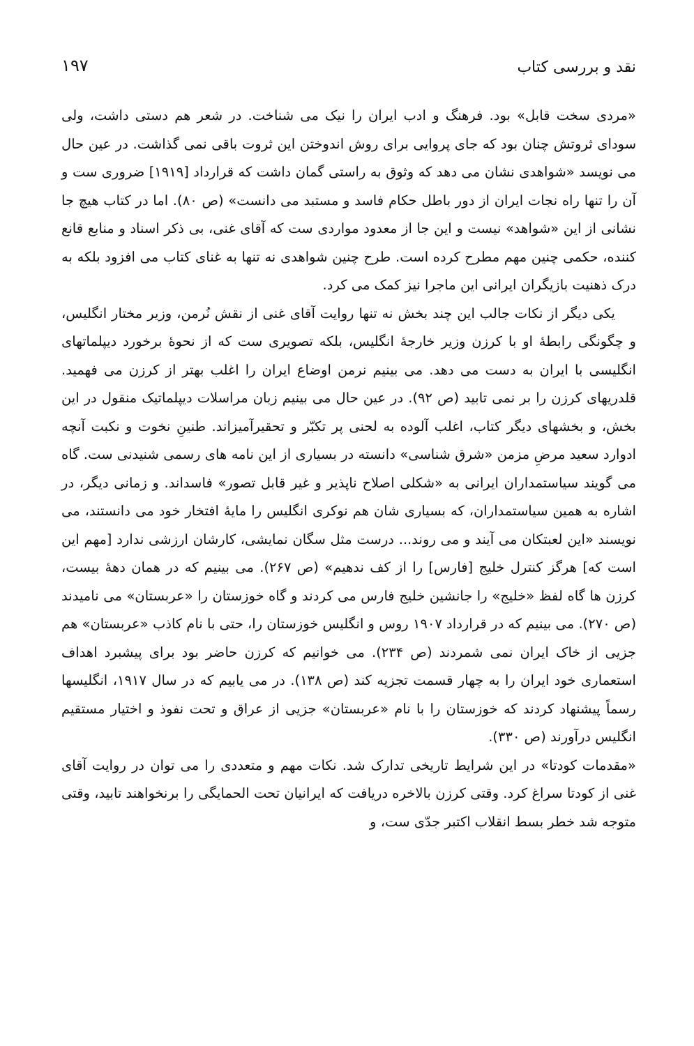نقد و بررسی کتاب
۱۹۷
«مردی سخت قابل» بود. فرهنگ و ادب ایران را نیک می شناخت. در شعر هم دستی داشت، ولی سودای ثروتش چنان بود که جای پروایی برای روش اندوختن این ثروت باقی نمی گذاشت. در عین حال می نویسد «شواهدی نشان می دهد که وثوق به راستی گمان داشت که قرارداد [۱۹۱۹] ضروری ست و آن را تنها راه نجات ایران از دور باطل حکام فاسد و مستبد می دانست» (ص ۸۰). اما در کتاب هیچ جا نشانی از این «شواهد» نیست و این جا از معدود مواردی ست که آقای غنی، بی ذکر اسناد و منابع قانع کننده، حکمی چنین مهم مطرح کرده است. طرح چنین شواهدی نه تنها به غنای کتاب می افزود بلکه به درک ذهنیت بازیگران ایرانی این ماجرا نیز کمک می کرد.
یکی دیگر از نکات جالب این چند بخش نه تنها روایت آقای غنی از نقش نُرمن، وزیر مختار انگلیس، و چگونگی رابطهٔ او با کرزن وزیر خارجهٔ انگلیس، بلکه تصویری ست که از نحوهٔ برخورد دیپلماتهای انگلیسی با ایران به دست می دهد. می بینیم نرمن اوضاع ایران را اغلب بهتر از کرزن می فهمید. قلدریهای کرزن را بر نمی تابید (ص ۹۲). در عین حال می بینیم زبان مراسلات دیپلماتیک منقول در این بخش، و بخشهای دیگر کتاب، اغلب آلوده به لحنی پر تکبّر و تحقیرآمیزاند. طنینِ نخوت و نکبت آنچه ادوارد سعید مرضِ مزمن «شرق شناسی» دانسته در بسیاری از این نامه های رسمی شنیدنی ست. گاه می گویند سیاستمداران ایرانی به «شکلی اصلاح ناپذیر و غیر قابل تصور» فاسداند. و زمانی دیگر، در اشاره به همین سیاستمداران، که بسیاری شان هم نوکری انگلیس را مایهٔ افتخار خود می دانستند، می نویسند «این لعبتکان می آیند و می روند... درست مثل سگان نمایشی، کارشان ارزشی ندارد [مهم این است که] هرگز کنترل خلیج [فارس] را از کف ندهیم» (ص ۲۶۷). می بینیم که در همان دههٔ بیست، کرزن ها گاه لفظ «خلیج» را جانشین خلیج فارس می کردند و گاه خوزستان را «عربستان» می نامیدند (ص ۲۷۰). می بینیم که در قرارداد ۱۹۰۷ روس و انگلیس خوزستان را، حتی با نام کاذب «عربستان» هم جزیی از خاک ایران نمی شمردند (ص ۲۳۴). می خوانیم که کرزن حاضر بود برای پیشبرد اهداف استعماری خود ایران را به چهار قسمت تجزیه کند (ص ۱۳۸). در می یابیم که در سال ۱۹۱۷، انگلیسها رسماً پیشنهاد کردند که خوزستان را با نام «عربستان» جزیی از عراق و تحت نفوذ و اختیار مستقیم انگلیس درآورند (ص ۳۳۰).
«مقدمات کودتا» در این شرایط تاریخی تدارک شد. نکات مهم و متعددی را می توان در روایت آقای غنی از کودتا سراغ کرد. وقتی کرزن بالاخره دریافت که ایرانیان تحت الحمایگی را برنخواهند تابید، وقتی متوجه شد خطر بسط انقلاب اکتبر جدّی ست، و